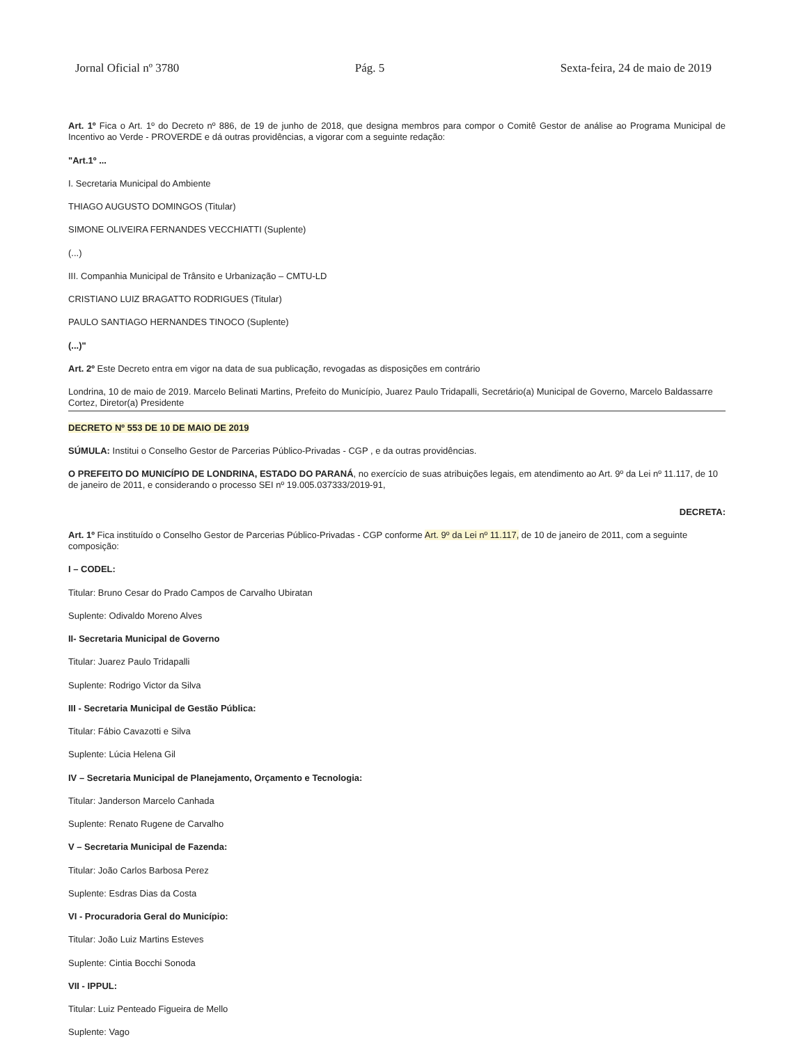Jornal Oficial nº 3780 Pág. 5 Sexta-feira, 24 de maio de 2019
Art. 1º Fica o Art. 1º do Decreto nº 886, de 19 de junho de 2018, que designa membros para compor o Comitê Gestor de análise ao Programa Municipal de Incentivo ao Verde - PROVERDE e dá outras providências, a vigorar com a seguinte redação:
"Art.1º ...
I. Secretaria Municipal do Ambiente
THIAGO AUGUSTO DOMINGOS (Titular)
SIMONE OLIVEIRA FERNANDES VECCHIATTI (Suplente)
(...)
III. Companhia Municipal de Trânsito e Urbanização – CMTU-LD
CRISTIANO LUIZ BRAGATTO RODRIGUES (Titular)
PAULO SANTIAGO HERNANDES TINOCO (Suplente)
(...)"
Art. 2º Este Decreto entra em vigor na data de sua publicação, revogadas as disposições em contrário
Londrina, 10 de maio de 2019. Marcelo Belinati Martins, Prefeito do Município, Juarez Paulo Tridapalli, Secretário(a) Municipal de Governo, Marcelo Baldassarre Cortez, Diretor(a) Presidente
DECRETO Nº 553 DE 10 DE MAIO DE 2019
SÚMULA: Institui o Conselho Gestor de Parcerias Público-Privadas - CGP , e da outras providências.
O PREFEITO DO MUNICÍPIO DE LONDRINA, ESTADO DO PARANÁ, no exercício de suas atribuições legais, em atendimento ao Art. 9º da Lei nº 11.117, de 10 de janeiro de 2011, e considerando o processo SEI nº 19.005.037333/2019-91,
DECRETA:
Art. 1º Fica instituído o Conselho Gestor de Parcerias Público-Privadas - CGP conforme Art. 9º da Lei nº 11.117, de 10 de janeiro de 2011, com a seguinte composição:
I – CODEL:
Titular: Bruno Cesar do Prado Campos de Carvalho Ubiratan
Suplente: Odivaldo Moreno Alves
II- Secretaria Municipal de Governo
Titular: Juarez Paulo Tridapalli
Suplente: Rodrigo Victor da Silva
III - Secretaria Municipal de Gestão Pública:
Titular: Fábio Cavazotti e Silva
Suplente: Lúcia Helena Gil
IV – Secretaria Municipal de Planejamento, Orçamento e Tecnologia:
Titular: Janderson Marcelo Canhada
Suplente: Renato Rugene de Carvalho
V – Secretaria Municipal de Fazenda:
Titular: João Carlos Barbosa Perez
Suplente: Esdras Dias da Costa
VI - Procuradoria Geral do Município:
Titular: João Luiz Martins Esteves
Suplente: Cintia Bocchi Sonoda
VII - IPPUL:
Titular: Luiz Penteado Figueira de Mello
Suplente: Vago